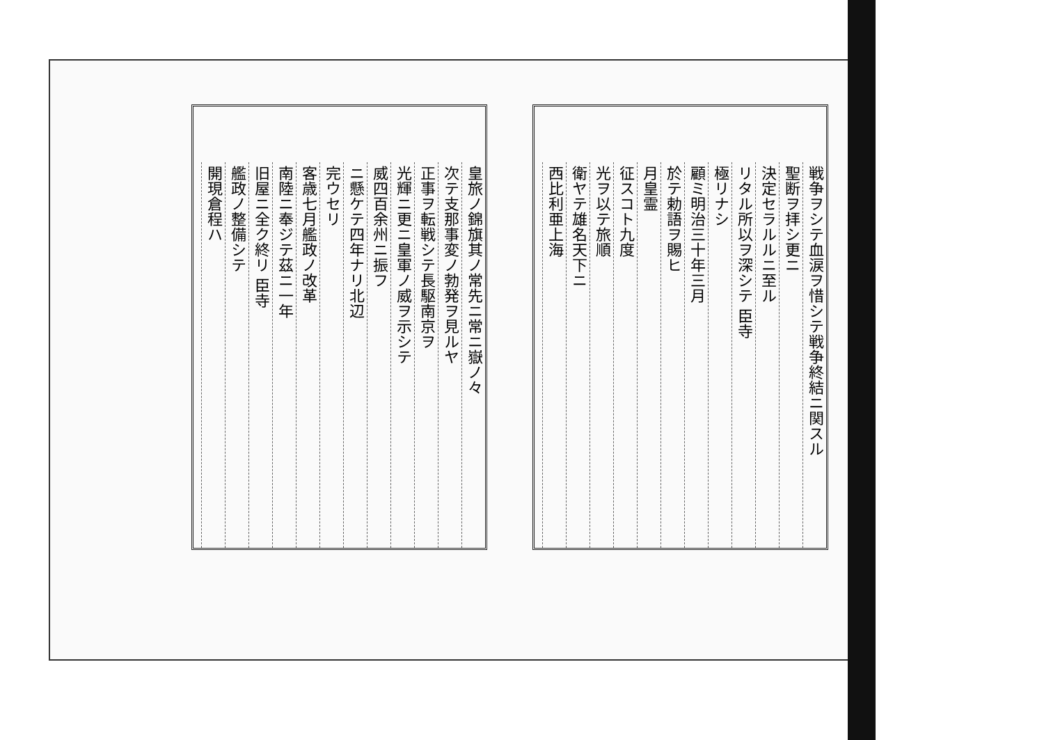皇旅ノ錦旗其ノ常先ニ常ニ嶽ノ々
次テ支那事変ノ勃発ヲ見ルヤ
正事ヲ転戦シテ長駆南京ヲ
光輝ニ更ニ皇軍ノ威ヲ示シテ
威四百余州ニ振フ
ニ懸ケテ四年ナリ北辺
完ウセリ
客歳七月艦政ノ改革
南陸ニ奉ジテ茲ニ一年
旧屋ニ全ク終リ 臣寺
艦政ノ整備シテ
開現倉程ハ
戦争ヲシテ血涙ヲ惜シテ戦争終結ニ関スル
聖断ヲ拝シ更ニ
決定セラルルニ至ル
リタル所以ヲ深シテ 臣寺
極リナシ
顧ミ明治三十年三月
於テ勅語ヲ賜ヒ
月皇霊
征スコト九度
光ヲ以テ旅順
衛ヤテ雄名天下ニ
西比利亜上海